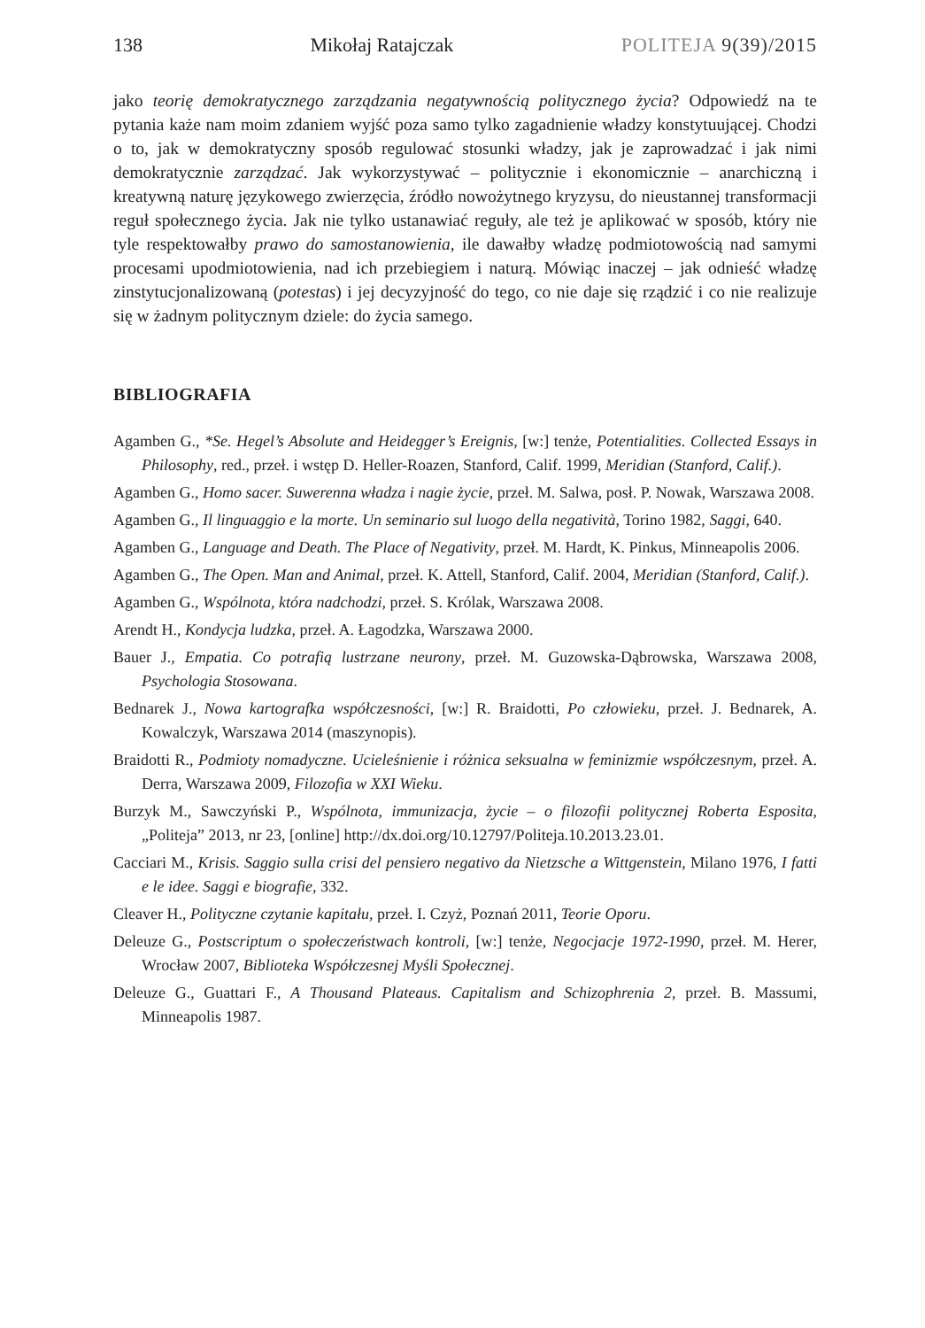138 Mikołaj Ratajczak POLITEJA 9(39)/2015
jako teorię demokratycznego zarządzania negatywnością politycznego życia? Odpowiedź na te pytania każe nam moim zdaniem wyjść poza samo tylko zagadnienie władzy konstytuującej. Chodzi o to, jak w demokratyczny sposób regulować stosunki władzy, jak je zaprowadzać i jak nimi demokratycznie zarządzać. Jak wykorzystywać – politycznie i ekonomicznie – anarchiczną i kreatywną naturę językowego zwierzęcia, źródło nowożytnego kryzysu, do nieustannej transformacji reguł społecznego życia. Jak nie tylko ustanawiać reguły, ale też je aplikować w sposób, który nie tyle respektowałby prawo do samostanowienia, ile dawałby władzę podmiotowością nad samymi procesami upodmiotowienia, nad ich przebiegiem i naturą. Mówiąc inaczej – jak odnieść władzę zinstytucjonalizowaną (potestas) i jej decyzyjność do tego, co nie daje się rządzić i co nie realizuje się w żadnym politycznym dziele: do życia samego.
BIBLIOGRAFIA
Agamben G., *Se. Hegel’s Absolute and Heidegger’s Ereignis, [w:] tenże, Potentialities. Collected Essays in Philosophy, red., przeł. i wstęp D. Heller-Roazen, Stanford, Calif. 1999, Meridian (Stanford, Calif.).
Agamben G., Homo sacer. Suwerenna władza i nagie życie, przeł. M. Salwa, posł. P. Nowak, Warszawa 2008.
Agamben G., Il linguaggio e la morte. Un seminario sul luogo della negatività, Torino 1982, Saggi, 640.
Agamben G., Language and Death. The Place of Negativity, przeł. M. Hardt, K. Pinkus, Minneapolis 2006.
Agamben G., The Open. Man and Animal, przeł. K. Attell, Stanford, Calif. 2004, Meridian (Stanford, Calif.).
Agamben G., Wspólnota, która nadchodzi, przeł. S. Królak, Warszawa 2008.
Arendt H., Kondycja ludzka, przeł. A. Łagodzka, Warszawa 2000.
Bauer J., Empatia. Co potrafią lustrzane neurony, przeł. M. Guzowska-Dąbrowska, Warszawa 2008, Psychologia Stosowana.
Bednarek J., Nowa kartografka współczesności, [w:] R. Braidotti, Po człowieku, przeł. J. Bednarek, A. Kowalczyk, Warszawa 2014 (maszynopis).
Braidotti R., Podmioty nomadyczne. Ucieleśnienie i różnica seksualna w feminizmie współczesnym, przeł. A. Derra, Warszawa 2009, Filozofia w XXI Wieku.
Burzyk M., Sawczyński P., Wspólnota, immunizacja, życie – o filozofii politycznej Roberta Esposita, „Politeja” 2013, nr 23, [online] http://dx.doi.org/10.12797/Politeja.10.2013.23.01.
Cacciari M., Krisis. Saggio sulla crisi del pensiero negativo da Nietzsche a Wittgenstein, Milano 1976, I fatti e le idee. Saggi e biografie, 332.
Cleaver H., Polityczne czytanie kapitału, przeł. I. Czyż, Poznań 2011, Teorie Oporu.
Deleuze G., Postscriptum o społeczeństwach kontroli, [w:] tenże, Negocjacje 1972-1990, przeł. M. Herer, Wrocław 2007, Biblioteka Współczesnej Myśli Społecznej.
Deleuze G., Guattari F., A Thousand Plateaus. Capitalism and Schizophrenia 2, przeł. B. Massumi, Minneapolis 1987.